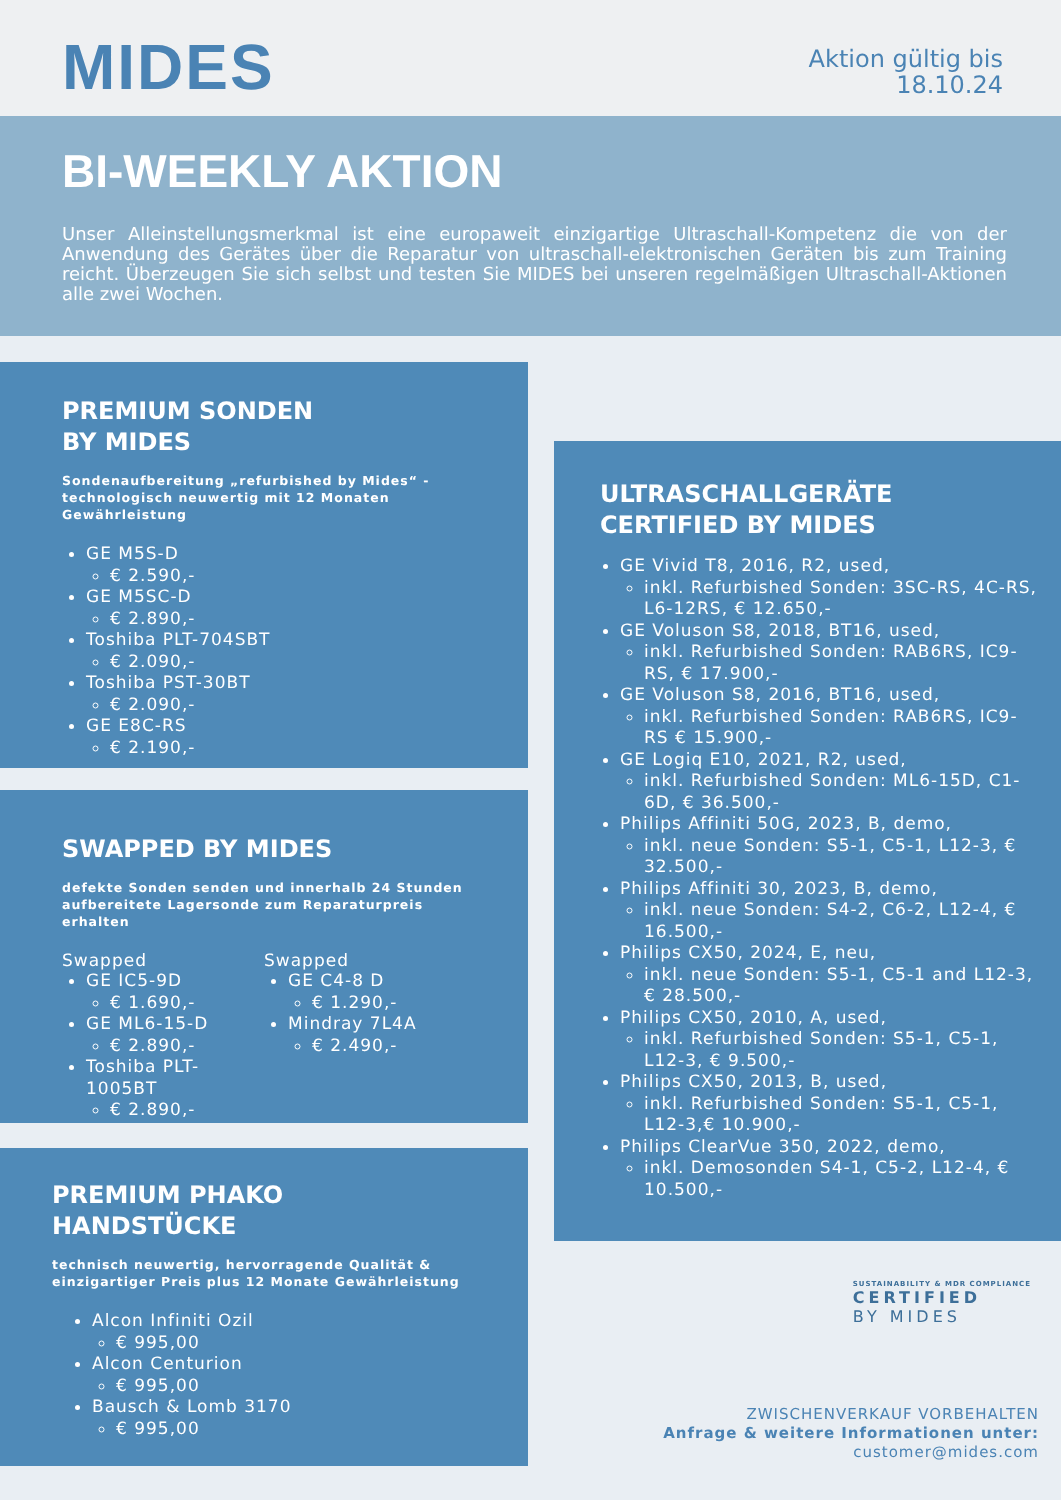MIDES
Aktion gültig bis
18.10.24
BI-WEEKLY AKTION
Unser Alleinstellungsmerkmal ist eine europaweit einzigartige Ultraschall-Kompetenz die von der Anwendung des Gerätes über die Reparatur von ultraschall-elektronischen Geräten bis zum Training reicht. Überzeugen Sie sich selbst und testen Sie MIDES bei unseren regelmäßigen Ultraschall-Aktionen alle zwei Wochen.
PREMIUM SONDEN
BY MIDES
Sondenaufbereitung „refurbished by Mides“ - technologisch neuwertig mit 12 Monaten Gewährleistung
GE M5S-D
€ 2.590,-
GE M5SC-D
€ 2.890,-
Toshiba PLT-704SBT
€ 2.090,-
Toshiba PST-30BT
€ 2.090,-
GE E8C-RS
€ 2.190,-
ULTRASCHALLGERÄTE
CERTIFIED BY MIDES
GE Vivid T8, 2016, R2, used,
inkl. Refurbished Sonden: 3SC-RS, 4C-RS, L6-12RS, € 12.650,-
GE Voluson S8, 2018, BT16, used,
inkl. Refurbished Sonden: RAB6RS, IC9-RS, € 17.900,-
GE Voluson S8, 2016, BT16, used,
inkl. Refurbished Sonden: RAB6RS, IC9-RS € 15.900,-
GE Logiq E10, 2021, R2, used,
inkl. Refurbished Sonden: ML6-15D, C1-6D, € 36.500,-
Philips Affiniti 50G, 2023, B, demo,
inkl. neue Sonden: S5-1, C5-1, L12-3, € 32.500,-
Philips Affiniti 30, 2023, B, demo,
inkl. neue Sonden: S4-2, C6-2, L12-4, € 16.500,-
Philips CX50, 2024, E, neu,
inkl. neue Sonden: S5-1, C5-1 and L12-3, € 28.500,-
Philips CX50, 2010, A, used,
inkl. Refurbished Sonden: S5-1, C5-1, L12-3, € 9.500,-
Philips CX50, 2013, B, used,
inkl. Refurbished Sonden: S5-1, C5-1, L12-3,€ 10.900,-
Philips ClearVue 350, 2022, demo,
inkl. Demosonden S4-1, C5-2, L12-4, € 10.500,-
SWAPPED BY MIDES
defekte Sonden senden und innerhalb 24 Stunden aufbereitete Lagersonde zum Reparaturpreis erhalten
Swapped
GE IC5-9D
€ 1.690,-
GE ML6-15-D
€ 2.890,-
Toshiba PLT-1005BT
€ 2.890,-
Swapped
GE C4-8 D
€ 1.290,-
Mindray 7L4A
€ 2.490,-
PREMIUM PHAKO
HANDSTÜCKE
technisch neuwertig, hervorragende Qualität & einzigartiger Preis plus 12 Monate Gewährleistung
Alcon Infiniti Ozil
€ 995,00
Alcon Centurion
€ 995,00
Bausch & Lomb 3170
€ 995,00
SUSTAINABILITY & MDR COMPLIANCE
CERTIFIED
BY MIDES
ZWISCHENVERKAUF VORBEHALTEN
Anfrage & weitere Informationen unter:
customer@mides.com